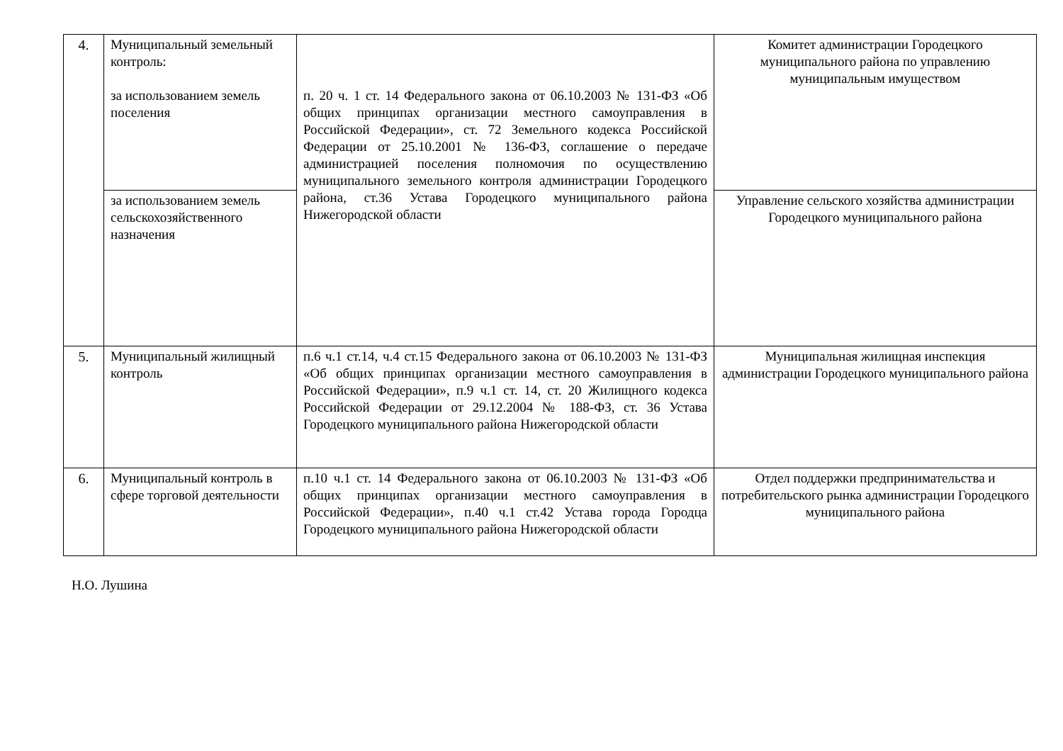| 4. | Муниципальный земельный контроль: за использованием земель поселения | п. 20 ч. 1 ст. 14 Федерального закона от 06.10.2003 № 131-ФЗ «Об общих принципах организации местного самоуправления в Российской Федерации», ст. 72 Земельного кодекса Российской Федерации от 25.10.2001 № 136-ФЗ, соглашение о передаче администрацией поселения полномочия по осуществлению муниципального земельного контроля администрации Городецкого района, ст.36 Устава Городецкого муниципального района Нижегородской области | Комитет администрации Городецкого муниципального района по управлению муниципальным имуществом |
| | за использованием земель сельскохозяйственного назначения | | Управление сельского хозяйства администрации Городецкого муниципального района |
| 5. | Муниципальный жилищный контроль | п.6 ч.1 ст.14, ч.4 ст.15 Федерального закона от 06.10.2003 № 131-ФЗ «Об общих принципах организации местного самоуправления в Российской Федерации», п.9 ч.1 ст. 14, ст. 20 Жилищного кодекса Российской Федерации от 29.12.2004 № 188-ФЗ, ст. 36 Устава Городецкого муниципального района Нижегородской области | Муниципальная жилищная инспекция администрации Городецкого муниципального района |
| 6. | Муниципальный контроль в сфере торговой деятельности | п.10 ч.1 ст. 14 Федерального закона от 06.10.2003 № 131-ФЗ «Об общих принципах организации местного самоуправления в Российской Федерации», п.40 ч.1 ст.42 Устава города Городца Городецкого муниципального района Нижегородской области | Отдел поддержки предпринимательства и потребительского рынка администрации Городецкого муниципального района |
Н.О. Лушина